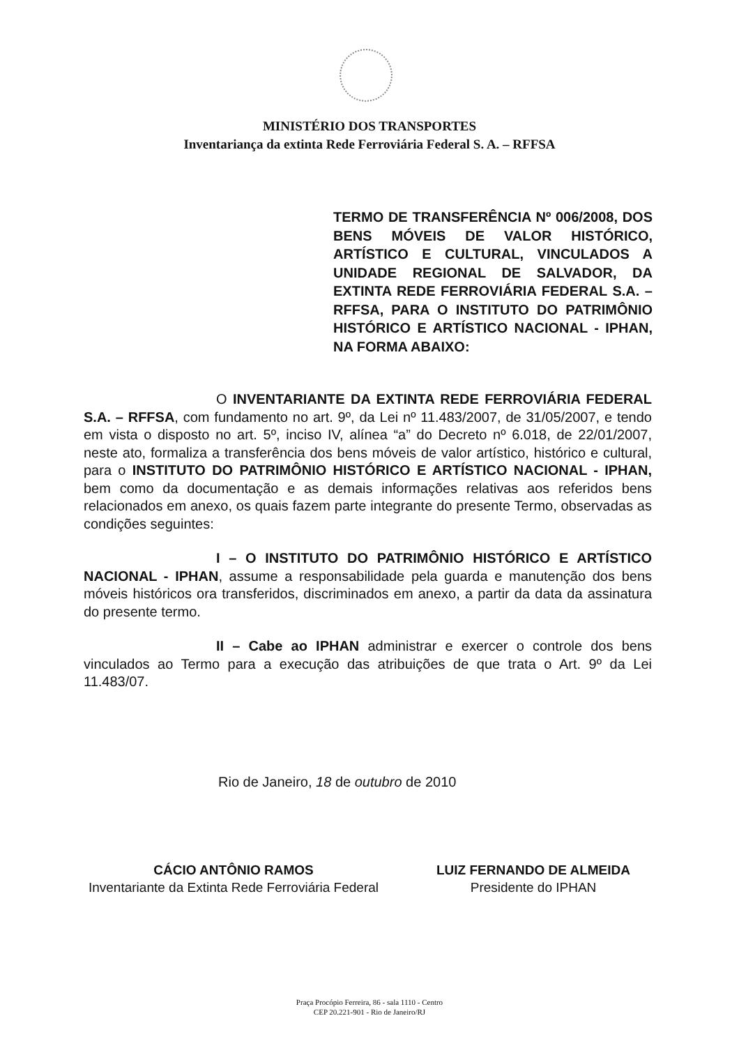MINISTÉRIO DOS TRANSPORTES
Inventariança da extinta Rede Ferroviária Federal S. A. – RFFSA
TERMO DE TRANSFERÊNCIA Nº 006/2008, DOS BENS MÓVEIS DE VALOR HISTÓRICO, ARTÍSTICO E CULTURAL, VINCULADOS A UNIDADE REGIONAL DE SALVADOR, DA EXTINTA REDE FERROVIÁRIA FEDERAL S.A. – RFFSA, PARA O INSTITUTO DO PATRIMÔNIO HISTÓRICO E ARTÍSTICO NACIONAL - IPHAN, NA FORMA ABAIXO:
O INVENTARIANTE DA EXTINTA REDE FERROVIÁRIA FEDERAL S.A. – RFFSA, com fundamento no art. 9º, da Lei nº 11.483/2007, de 31/05/2007, e tendo em vista o disposto no art. 5º, inciso IV, alínea “a” do Decreto nº 6.018, de 22/01/2007, neste ato, formaliza a transferência dos bens móveis de valor artístico, histórico e cultural, para o INSTITUTO DO PATRIMÔNIO HISTÓRICO E ARTÍSTICO NACIONAL - IPHAN, bem como da documentação e as demais informações relativas aos referidos bens relacionados em anexo, os quais fazem parte integrante do presente Termo, observadas as condições seguintes:
I – O INSTITUTO DO PATRIMÔNIO HISTÓRICO E ARTÍSTICO NACIONAL - IPHAN, assume a responsabilidade pela guarda e manutenção dos bens móveis históricos ora transferidos, discriminados em anexo, a partir da data da assinatura do presente termo.
II – Cabe ao IPHAN administrar e exercer o controle dos bens vinculados ao Termo para a execução das atribuições de que trata o Art. 9º da Lei 11.483/07.
Rio de Janeiro, 18 de outubro de 2010
CÁCIO ANTÔNIO RAMOS
Inventariante da Extinta Rede Ferroviária Federal
LUIZ FERNANDO DE ALMEIDA
Presidente do IPHAN
Praça Procópio Ferreira, 86 - sala 1110 - Centro
CEP 20.221-901 - Rio de Janeiro/RJ